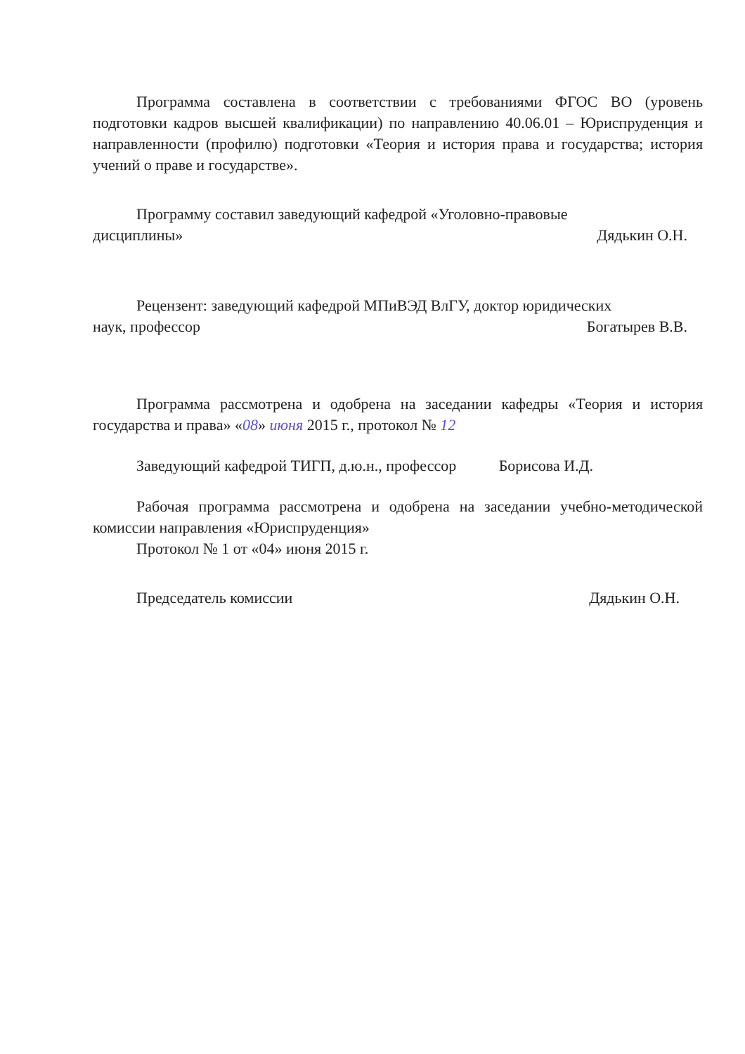Программа составлена в соответствии с требованиями ФГОС ВО (уровень подготовки кадров высшей квалификации) по направлению 40.06.01 – Юриспруденция и направленности (профилю) подготовки «Теория и история права и государства; история учений о праве и государстве».
Программу составил заведующий кафедрой «Уголовно-правовые
дисциплины» Дядькин О.Н.
Рецензент: заведующий кафедрой МПиВЭД ВлГУ, доктор юридических
наук, профессор Богатырев В.В.
Программа рассмотрена и одобрена на заседании кафедры «Теория и история государства и права» «08» июня 2015 г., протокол № 12
Заведующий кафедрой ТИГП, д.ю.н., профессор Борисова И.Д.
Рабочая программа рассмотрена и одобрена на заседании учебно-методической комиссии направления «Юриспруденция»
Протокол № 1 от «04» июня 2015 г.
Председатель комиссии Дядькин О.Н.